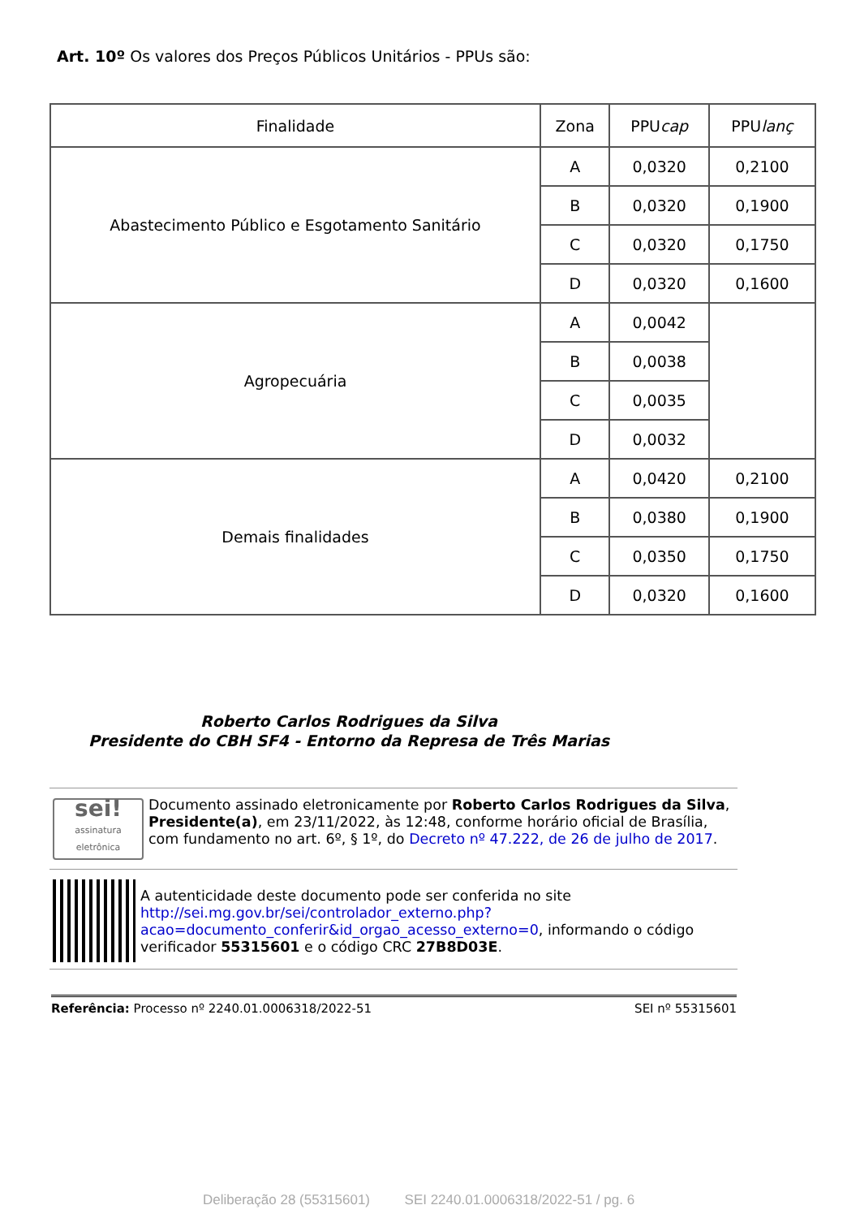Art. 10º Os valores dos Preços Públicos Unitários - PPUs são:
| Finalidade | Zona | PPU cap | PPU lanç |
| --- | --- | --- | --- |
| Abastecimento Público e Esgotamento Sanitário | A | 0,0320 | 0,2100 |
| | B | 0,0320 | 0,1900 |
| | C | 0,0320 | 0,1750 |
| | D | 0,0320 | 0,1600 |
| Agropecuária | A | 0,0042 | |
| | B | 0,0038 | |
| | C | 0,0035 | |
| | D | 0,0032 | |
| Demais finalidades | A | 0,0420 | 0,2100 |
| | B | 0,0380 | 0,1900 |
| | C | 0,0350 | 0,1750 |
| | D | 0,0320 | 0,1600 |
Roberto Carlos Rodrigues da Silva
Presidente do CBH SF4 - Entorno da Represa de Três Marias
sei!
assinatura eletrônica
Documento assinado eletronicamente por Roberto Carlos Rodrigues da Silva, Presidente(a), em 23/11/2022, às 12:48, conforme horário oficial de Brasília, com fundamento no art. 6º, § 1º, do Decreto nº 47.222, de 26 de julho de 2017.
A autenticidade deste documento pode ser conferida no site http://sei.mg.gov.br/sei/controlador_externo.php?acao=documento_conferir&id_orgao_acesso_externo=0, informando o código verificador 55315601 e o código CRC 27B8D03E.
Referência: Processo nº 2240.01.0006318/2022-51 SEI nº 55315601
Deliberação 28 (55315601) SEI 2240.01.0006318/2022-51 / pg. 6